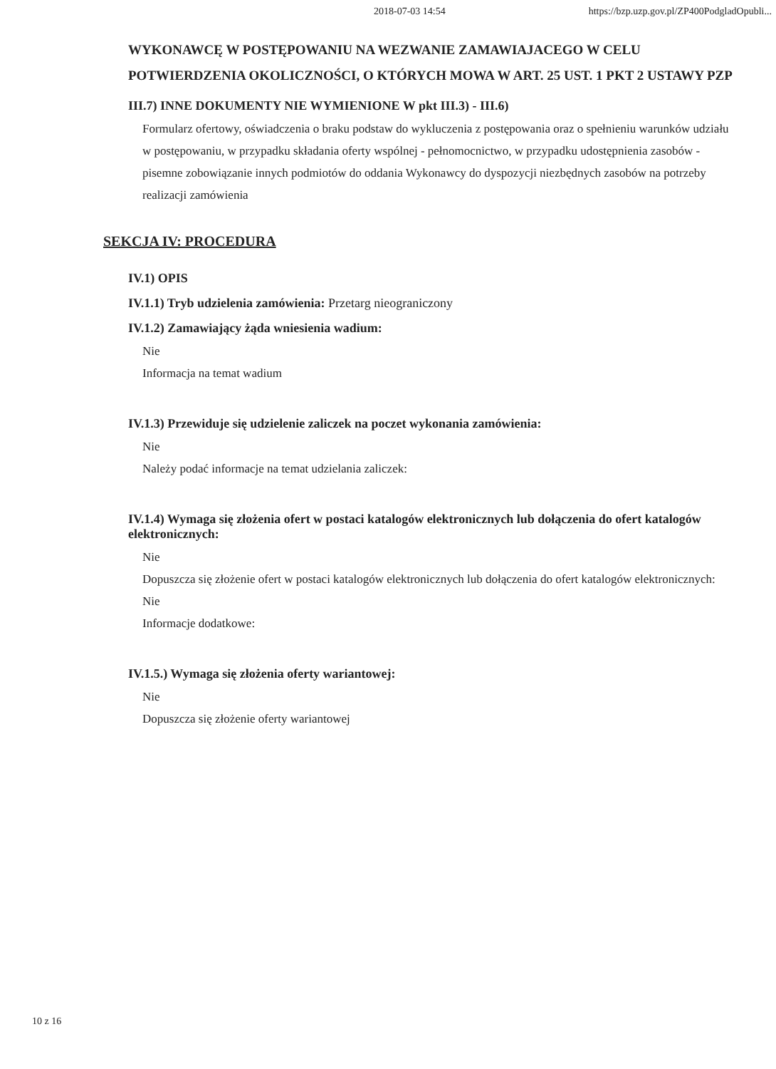2018-07-03 14:54 https://bzp.uzp.gov.pl/ZP400PodgladOpubli...
WYKONAWCĘ W POSTĘPOWANIU NA WEZWANIE ZAMAWIAJACEGO W CELU POTWIERDZENIA OKOLICZNOŚCI, O KTÓRYCH MOWA W ART. 25 UST. 1 PKT 2 USTAWY PZP
III.7) INNE DOKUMENTY NIE WYMIENIONE W pkt III.3) - III.6)
Formularz ofertowy, oświadczenia o braku podstaw do wykluczenia z postępowania oraz o spełnieniu warunków udziału w postępowaniu, w przypadku składania oferty wspólnej - pełnomocnictwo, w przypadku udostępnienia zasobów - pisemne zobowiązanie innych podmiotów do oddania Wykonawcy do dyspozycji niezbędnych zasobów na potrzeby realizacji zamówienia
SEKCJA IV: PROCEDURA
IV.1) OPIS
IV.1.1) Tryb udzielenia zamówienia: Przetarg nieograniczony
IV.1.2) Zamawiający żąda wniesienia wadium:
Nie
Informacja na temat wadium
IV.1.3) Przewiduje się udzielenie zaliczek na poczet wykonania zamówienia:
Nie
Należy podać informacje na temat udzielania zaliczek:
IV.1.4) Wymaga się złożenia ofert w postaci katalogów elektronicznych lub dołączenia do ofert katalogów elektronicznych:
Nie
Dopuszcza się złożenie ofert w postaci katalogów elektronicznych lub dołączenia do ofert katalogów elektronicznych:
Nie
Informacje dodatkowe:
IV.1.5.) Wymaga się złożenia oferty wariantowej:
Nie
Dopuszcza się złożenie oferty wariantowej
10 z 16